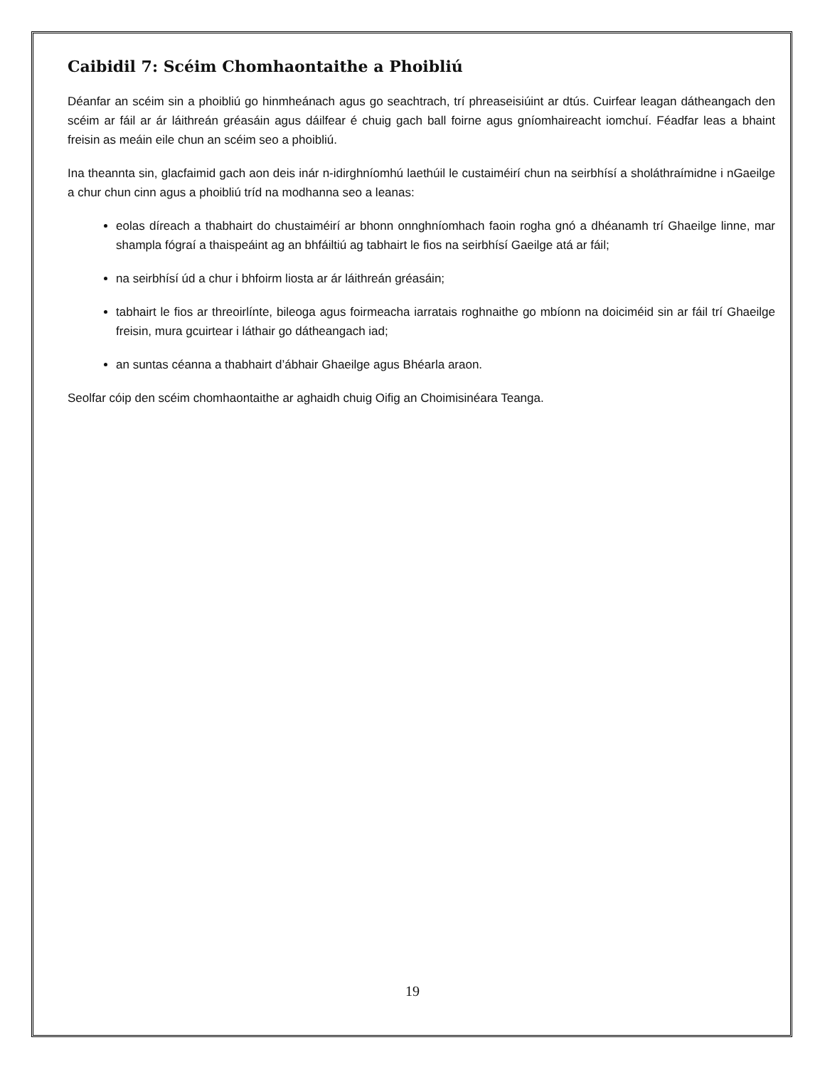Caibidil 7: Scéim Chomhaontaithe a Phoibliú
Déanfar an scéim sin a phoibliú go hinmheánach agus go seachtrach, trí phreaseisiúint ar dtús. Cuirfear leagan dátheangach den scéim ar fáil ar ár láithreán gréasáin agus dáilfear é chuig gach ball foirne agus gníomhaireacht iomchuí. Féadfar leas a bhaint freisin as meáin eile chun an scéim seo a phoibliú.
Ina theannta sin, glacfaimid gach aon deis inár n-idirghníomhú laethúil le custaiméirí chun na seirbhísí a sholáthraímidne i nGaeilge a chur chun cinn agus a phoibliú tríd na modhanna seo a leanas:
eolas díreach a thabhairt do chustaiméirí ar bhonn onnghníomhach faoin rogha gnó a dhéanamh trí Ghaeilge linne, mar shampla fógraí a thaispeáint ag an bhfáiltiú ag tabhairt le fios na seirbhísí Gaeilge atá ar fáil;
na seirbhísí úd a chur i bhfoirm liosta ar ár láithreán gréasáin;
tabhairt le fios ar threoirlínte, bileoga agus foirmeacha iarratais roghnaithe go mbíonn na doiciméid sin ar fáil trí Ghaeilge freisin, mura gcuirtear i láthair go dátheangach iad;
an suntas céanna a thabhairt d’ábhair Ghaeilge agus Bhéarla araon.
Seolfar cóip den scéim chomhaontaithe ar aghaidh chuig Oifig an Choimisinéara Teanga.
19